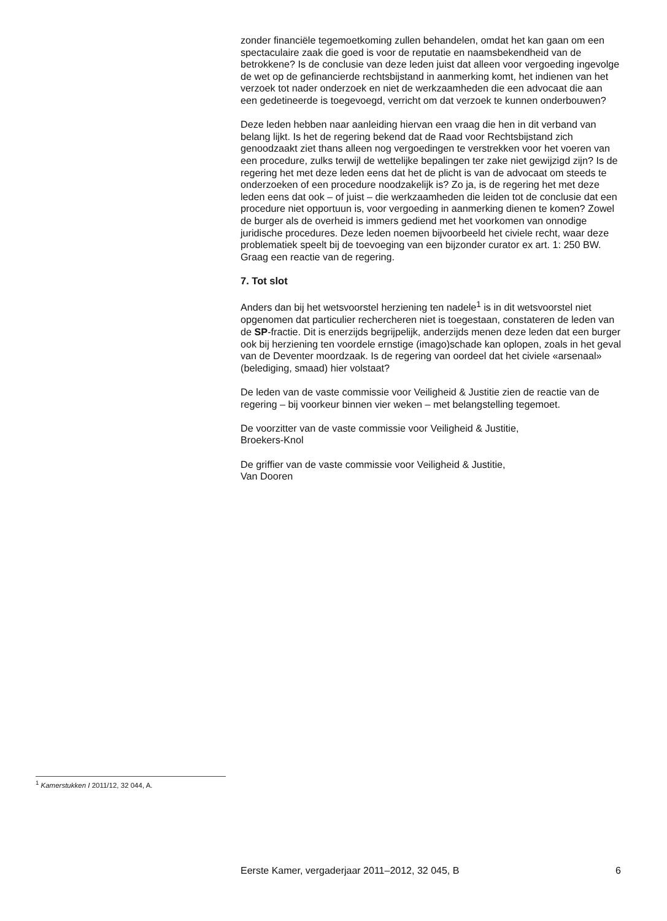zonder financiële tegemoetkoming zullen behandelen, omdat het kan gaan om een spectaculaire zaak die goed is voor de reputatie en naamsbekendheid van de betrokkene? Is de conclusie van deze leden juist dat alleen voor vergoeding ingevolge de wet op de gefinancierde rechtsbijstand in aanmerking komt, het indienen van het verzoek tot nader onderzoek en niet de werkzaamheden die een advocaat die aan een gedetineerde is toegevoegd, verricht om dat verzoek te kunnen onderbouwen?
Deze leden hebben naar aanleiding hiervan een vraag die hen in dit verband van belang lijkt. Is het de regering bekend dat de Raad voor Rechtsbijstand zich genoodzaakt ziet thans alleen nog vergoedingen te verstrekken voor het voeren van een procedure, zulks terwijl de wettelijke bepalingen ter zake niet gewijzigd zijn? Is de regering het met deze leden eens dat het de plicht is van de advocaat om steeds te onderzoeken of een procedure noodzakelijk is? Zo ja, is de regering het met deze leden eens dat ook – of juist – die werkzaamheden die leiden tot de conclusie dat een procedure niet opportuun is, voor vergoeding in aanmerking dienen te komen? Zowel de burger als de overheid is immers gediend met het voorkomen van onnodige juridische procedures. Deze leden noemen bijvoorbeeld het civiele recht, waar deze problematiek speelt bij de toevoeging van een bijzonder curator ex art. 1: 250 BW. Graag een reactie van de regering.
7. Tot slot
Anders dan bij het wetsvoorstel herziening ten nadele<sup>1</sup> is in dit wetsvoorstel niet opgenomen dat particulier rechercheren niet is toegestaan, constateren de leden van de SP-fractie. Dit is enerzijds begrijpelijk, anderzijds menen deze leden dat een burger ook bij herziening ten voordele ernstige (imago)schade kan oplopen, zoals in het geval van de Deventer moordzaak. Is de regering van oordeel dat het civiele «arsenaal» (belediging, smaad) hier volstaat?
De leden van de vaste commissie voor Veiligheid & Justitie zien de reactie van de regering – bij voorkeur binnen vier weken – met belangstelling tegemoet.
De voorzitter van de vaste commissie voor Veiligheid & Justitie,
Broekers-Knol
De griffier van de vaste commissie voor Veiligheid & Justitie,
Van Dooren
<sup>1</sup> Kamerstukken I 2011/12, 32 044, A.
Eerste Kamer, vergaderjaar 2011–2012, 32 045, B 6